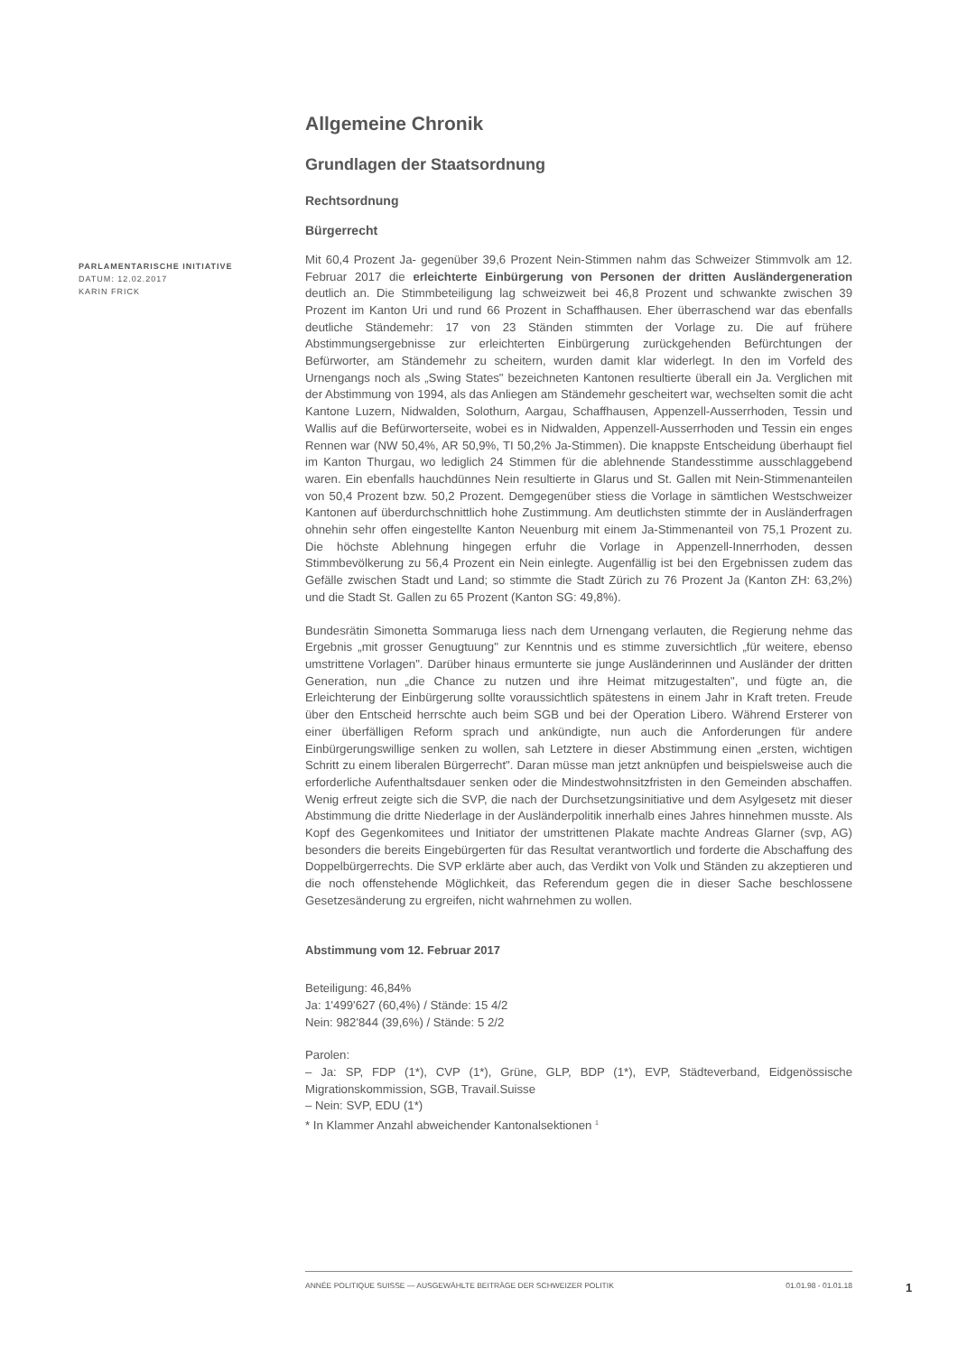PARLAMENTARISCHE INITIATIVE
DATUM: 12.02.2017
KARIN FRICK
Allgemeine Chronik
Grundlagen der Staatsordnung
Rechtsordnung
Bürgerrecht
Mit 60,4 Prozent Ja- gegenüber 39,6 Prozent Nein-Stimmen nahm das Schweizer Stimmvolk am 12. Februar 2017 die erleichterte Einbürgerung von Personen der dritten Ausländergeneration deutlich an. Die Stimmbeteiligung lag schweizweit bei 46,8 Prozent und schwankte zwischen 39 Prozent im Kanton Uri und rund 66 Prozent in Schaffhausen. Eher überraschend war das ebenfalls deutliche Ständemehr: 17 von 23 Ständen stimmten der Vorlage zu. Die auf frühere Abstimmungsergebnisse zur erleichterten Einbürgerung zurückgehenden Befürchtungen der Befürworter, am Ständemehr zu scheitern, wurden damit klar widerlegt. In den im Vorfeld des Urnengangs noch als „Swing States" bezeichneten Kantonen resultierte überall ein Ja. Verglichen mit der Abstimmung von 1994, als das Anliegen am Ständemehr gescheitert war, wechselten somit die acht Kantone Luzern, Nidwalden, Solothurn, Aargau, Schaffhausen, Appenzell-Ausserrhoden, Tessin und Wallis auf die Befürworterseite, wobei es in Nidwalden, Appenzell-Ausserrhoden und Tessin ein enges Rennen war (NW 50,4%, AR 50,9%, TI 50,2% Ja-Stimmen). Die knappste Entscheidung überhaupt fiel im Kanton Thurgau, wo lediglich 24 Stimmen für die ablehnende Standesstimme ausschlaggebend waren. Ein ebenfalls hauchdünnes Nein resultierte in Glarus und St. Gallen mit Nein-Stimmenanteilen von 50,4 Prozent bzw. 50,2 Prozent. Demgegenüber stiess die Vorlage in sämtlichen Westschweizer Kantonen auf überdurchschnittlich hohe Zustimmung. Am deutlichsten stimmte der in Ausländerfragen ohnehin sehr offen eingestellte Kanton Neuenburg mit einem Ja-Stimmenanteil von 75,1 Prozent zu. Die höchste Ablehnung hingegen erfuhr die Vorlage in Appenzell-Innerrhoden, dessen Stimmbevölkerung zu 56,4 Prozent ein Nein einlegte. Augenfällig ist bei den Ergebnissen zudem das Gefälle zwischen Stadt und Land; so stimmte die Stadt Zürich zu 76 Prozent Ja (Kanton ZH: 63,2%) und die Stadt St. Gallen zu 65 Prozent (Kanton SG: 49,8%).
Bundesrätin Simonetta Sommaruga liess nach dem Urnengang verlauten, die Regierung nehme das Ergebnis „mit grosser Genugtuung" zur Kenntnis und es stimme zuversichtlich „für weitere, ebenso umstrittene Vorlagen". Darüber hinaus ermunterte sie junge Ausländerinnen und Ausländer der dritten Generation, nun „die Chance zu nutzen und ihre Heimat mitzugestalten", und fügte an, die Erleichterung der Einbürgerung sollte voraussichtlich spätestens in einem Jahr in Kraft treten. Freude über den Entscheid herrschte auch beim SGB und bei der Operation Libero. Während Ersterer von einer überfälligen Reform sprach und ankündigte, nun auch die Anforderungen für andere Einbürgerungswillige senken zu wollen, sah Letztere in dieser Abstimmung einen „ersten, wichtigen Schritt zu einem liberalen Bürgerrecht". Daran müsse man jetzt anknüpfen und beispielsweise auch die erforderliche Aufenthaltsdauer senken oder die Mindestwohnsitzfristen in den Gemeinden abschaffen. Wenig erfreut zeigte sich die SVP, die nach der Durchsetzungsinitiative und dem Asylgesetz mit dieser Abstimmung die dritte Niederlage in der Ausländerpolitik innerhalb eines Jahres hinnehmen musste. Als Kopf des Gegenkomitees und Initiator der umstrittenen Plakate machte Andreas Glarner (svp, AG) besonders die bereits Eingebürgerten für das Resultat verantwortlich und forderte die Abschaffung des Doppelbürgerrechts. Die SVP erklärte aber auch, das Verdikt von Volk und Ständen zu akzeptieren und die noch offenstehende Möglichkeit, das Referendum gegen die in dieser Sache beschlossene Gesetzesänderung zu ergreifen, nicht wahrnehmen zu wollen.
Abstimmung vom 12. Februar 2017
Beteiligung: 46,84%
Ja: 1'499'627 (60,4%) / Stände: 15 4/2
Nein: 982'844 (39,6%) / Stände: 5 2/2
Parolen:
– Ja: SP, FDP (1*), CVP (1*), Grüne, GLP, BDP (1*), EVP, Städteverband, Eidgenössische Migrationskommission, SGB, Travail.Suisse
– Nein: SVP, EDU (1*)
* In Klammer Anzahl abweichender Kantonalsektionen <sup>1</sup>
ANNÉE POLITIQUE SUISSE — AUSGEWÄHLTE BEITRÄGE DER SCHWEIZER POLITIK 01.01.98 - 01.01.18
1